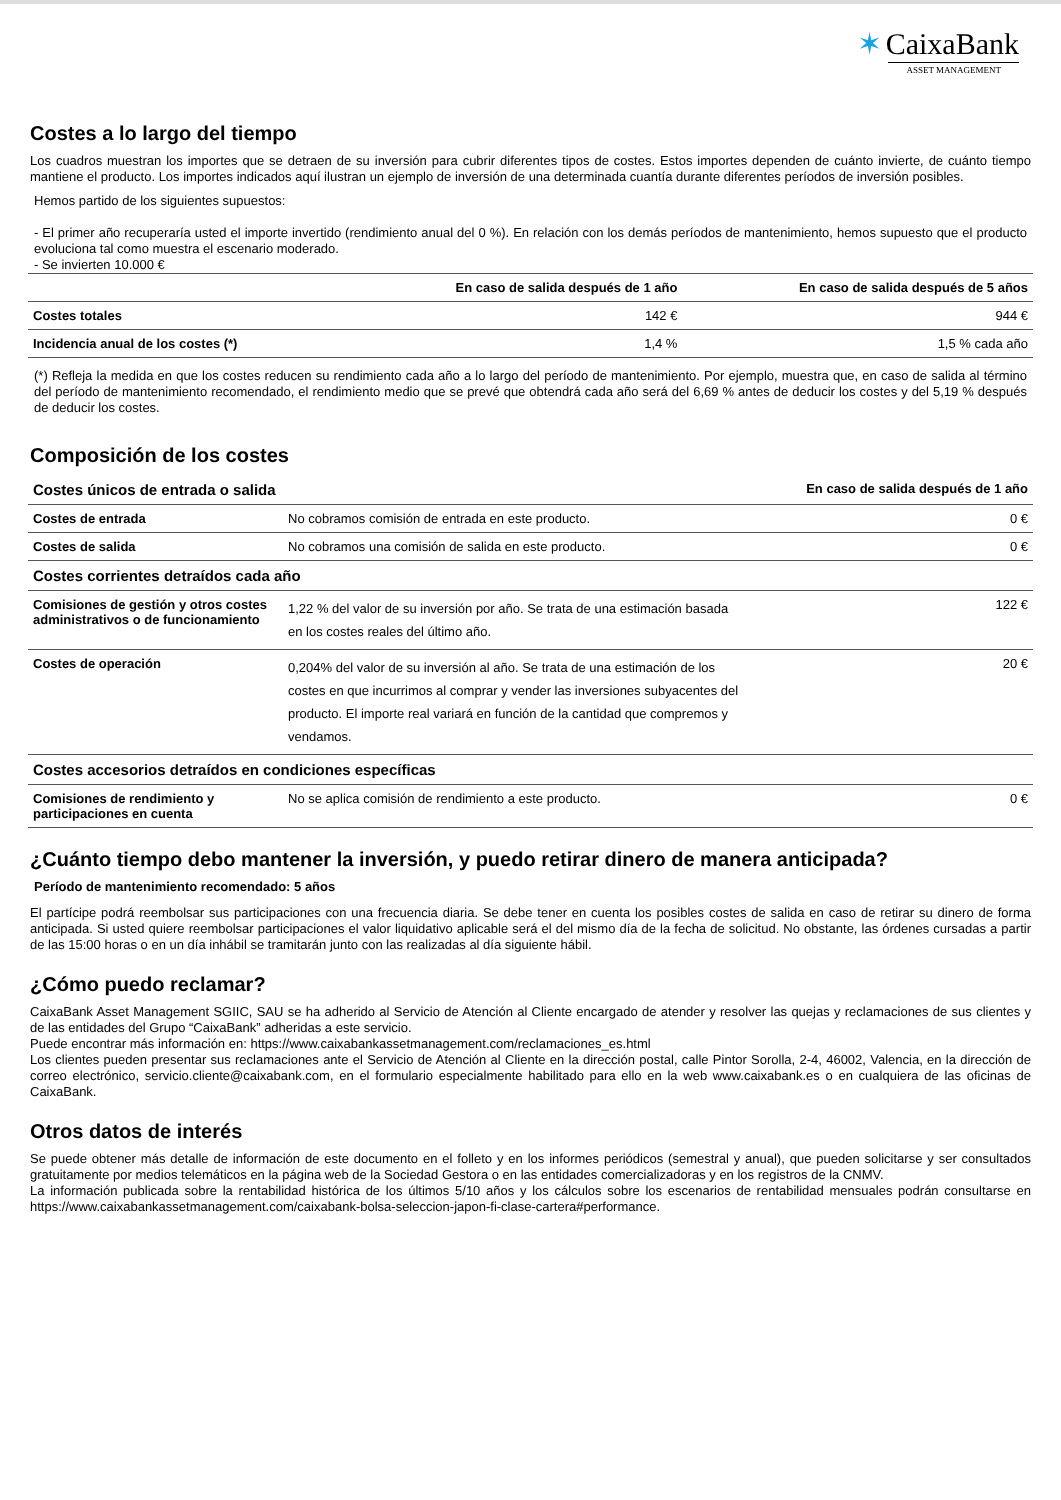✶ CaixaBank
ASSET MANAGEMENT
Costes a lo largo del tiempo
Los cuadros muestran los importes que se detraen de su inversión para cubrir diferentes tipos de costes. Estos importes dependen de cuánto invierte, de cuánto tiempo mantiene el producto. Los importes indicados aquí ilustran un ejemplo de inversión de una determinada cuantía durante diferentes períodos de inversión posibles.
Hemos partido de los siguientes supuestos:
- El primer año recuperaría usted el importe invertido (rendimiento anual del 0 %). En relación con los demás períodos de mantenimiento, hemos supuesto que el producto evoluciona tal como muestra el escenario moderado.
- Se invierten 10.000 €
| | En caso de salida después de 1 año | En caso de salida después de 5 años |
| --- | --- | --- |
| Costes totales | 142 € | 944 € |
| Incidencia anual de los costes (*) | 1,4 % | 1,5 % cada año |
(*) Refleja la medida en que los costes reducen su rendimiento cada año a lo largo del período de mantenimiento. Por ejemplo, muestra que, en caso de salida al término del período de mantenimiento recomendado, el rendimiento medio que se prevé que obtendrá cada año será del 6,69 % antes de deducir los costes y del 5,19 % después de deducir los costes.
Composición de los costes
| Costes únicos de entrada o salida | | En caso de salida después de 1 año |
| --- | --- | --- |
| Costes de entrada | No cobramos comisión de entrada en este producto. | 0 € |
| Costes de salida | No cobramos una comisión de salida en este producto. | 0 € |
| Costes corrientes detraídos cada año | | |
| Comisiones de gestión y otros costes administrativos o de funcionamiento | 1,22 % del valor de su inversión por año. Se trata de una estimación basada en los costes reales del último año. | 122 € |
| Costes de operación | 0,204% del valor de su inversión al año. Se trata de una estimación de los costes en que incurrimos al comprar y vender las inversiones subyacentes del producto. El importe real variará en función de la cantidad que compremos y vendamos. | 20 € |
| Costes accesorios detraídos en condiciones específicas | | |
| Comisiones de rendimiento y participaciones en cuenta | No se aplica comisión de rendimiento a este producto. | 0 € |
¿Cuánto tiempo debo mantener la inversión, y puedo retirar dinero de manera anticipada?
Período de mantenimiento recomendado: 5 años
El partícipe podrá reembolsar sus participaciones con una frecuencia diaria. Se debe tener en cuenta los posibles costes de salida en caso de retirar su dinero de forma anticipada. Si usted quiere reembolsar participaciones el valor liquidativo aplicable será el del mismo día de la fecha de solicitud. No obstante, las órdenes cursadas a partir de las 15:00 horas o en un día inhábil se tramitarán junto con las realizadas al día siguiente hábil.
¿Cómo puedo reclamar?
CaixaBank Asset Management SGIIC, SAU se ha adherido al Servicio de Atención al Cliente encargado de atender y resolver las quejas y reclamaciones de sus clientes y de las entidades del Grupo “CaixaBank” adheridas a este servicio.
Puede encontrar más información en: https://www.caixabankassetmanagement.com/reclamaciones_es.html
Los clientes pueden presentar sus reclamaciones ante el Servicio de Atención al Cliente en la dirección postal, calle Pintor Sorolla, 2-4, 46002, Valencia, en la dirección de correo electrónico, servicio.cliente@caixabank.com, en el formulario especialmente habilitado para ello en la web www.caixabank.es o en cualquiera de las oficinas de CaixaBank.
Otros datos de interés
Se puede obtener más detalle de información de este documento en el folleto y en los informes periódicos (semestral y anual), que pueden solicitarse y ser consultados gratuitamente por medios telemáticos en la página web de la Sociedad Gestora o en las entidades comercializadoras y en los registros de la CNMV.
La información publicada sobre la rentabilidad histórica de los últimos 5/10 años y los cálculos sobre los escenarios de rentabilidad mensuales podrán consultarse en https://www.caixabankassetmanagement.com/caixabank-bolsa-seleccion-japon-fi-clase-cartera#performance.